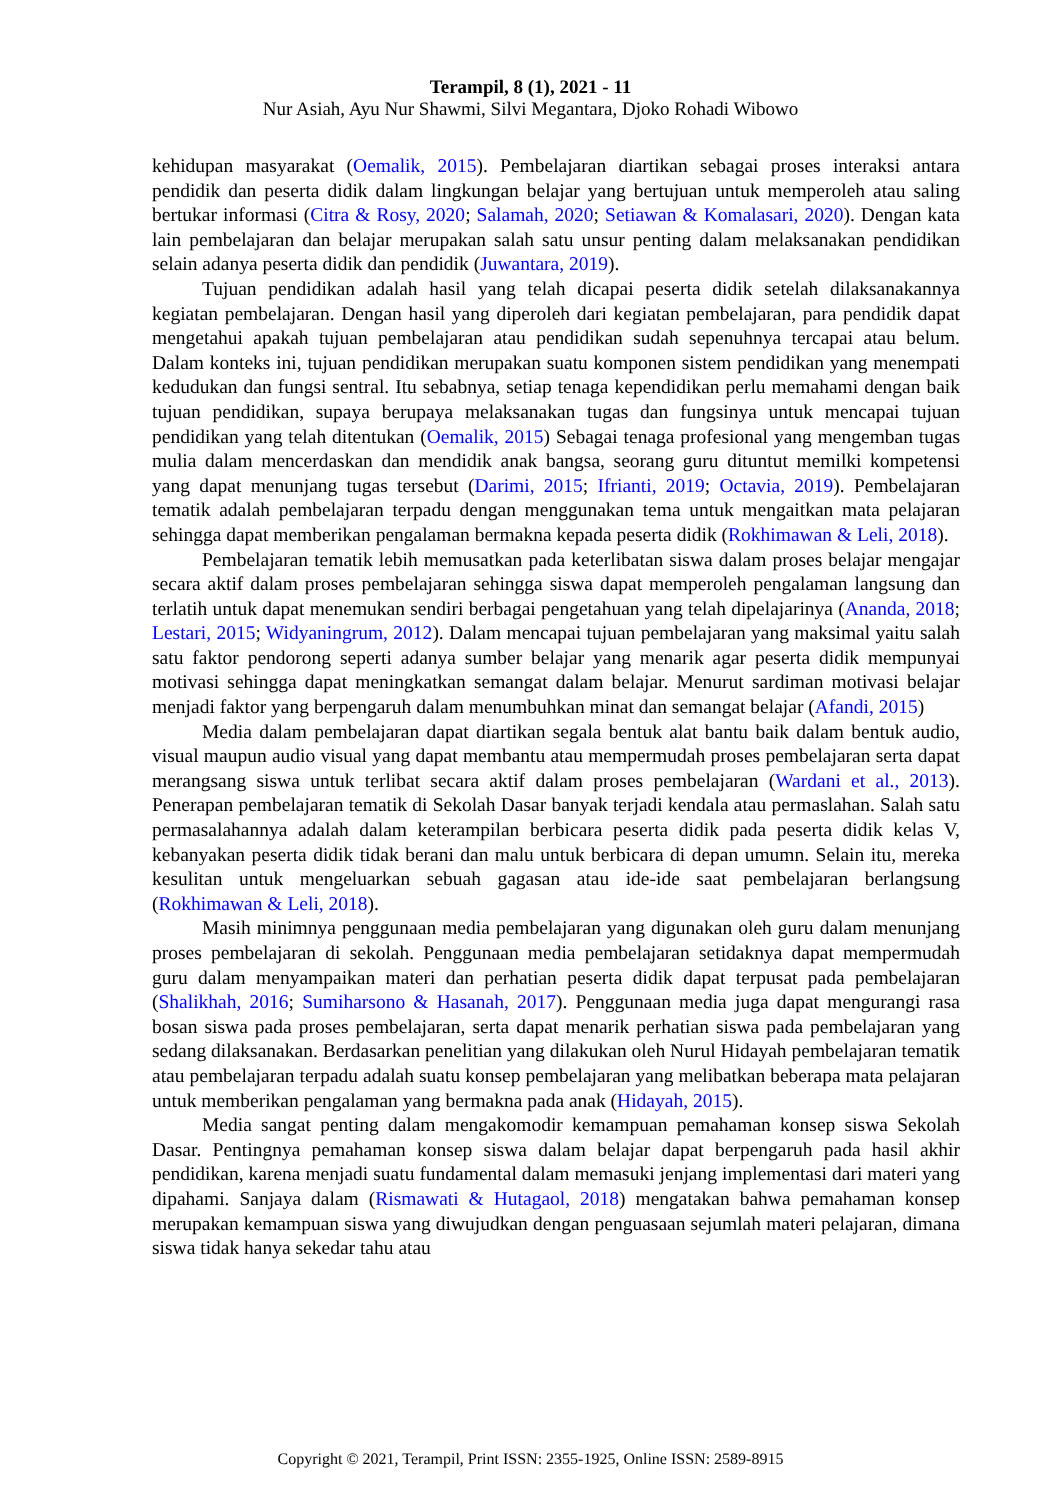Terampil, 8 (1), 2021 - 11
Nur Asiah, Ayu Nur Shawmi, Silvi Megantara, Djoko Rohadi Wibowo
kehidupan masyarakat (Oemalik, 2015). Pembelajaran diartikan sebagai proses interaksi antara pendidik dan peserta didik dalam lingkungan belajar yang bertujuan untuk memperoleh atau saling bertukar informasi (Citra & Rosy, 2020; Salamah, 2020; Setiawan & Komalasari, 2020). Dengan kata lain pembelajaran dan belajar merupakan salah satu unsur penting dalam melaksanakan pendidikan selain adanya peserta didik dan pendidik (Juwantara, 2019).
Tujuan pendidikan adalah hasil yang telah dicapai peserta didik setelah dilaksanakannya kegiatan pembelajaran. Dengan hasil yang diperoleh dari kegiatan pembelajaran, para pendidik dapat mengetahui apakah tujuan pembelajaran atau pendidikan sudah sepenuhnya tercapai atau belum. Dalam konteks ini, tujuan pendidikan merupakan suatu komponen sistem pendidikan yang menempati kedudukan dan fungsi sentral. Itu sebabnya, setiap tenaga kependidikan perlu memahami dengan baik tujuan pendidikan, supaya berupaya melaksanakan tugas dan fungsinya untuk mencapai tujuan pendidikan yang telah ditentukan (Oemalik, 2015) Sebagai tenaga profesional yang mengemban tugas mulia dalam mencerdaskan dan mendidik anak bangsa, seorang guru dituntut memilki kompetensi yang dapat menunjang tugas tersebut (Darimi, 2015; Ifrianti, 2019; Octavia, 2019). Pembelajaran tematik adalah pembelajaran terpadu dengan menggunakan tema untuk mengaitkan mata pelajaran sehingga dapat memberikan pengalaman bermakna kepada peserta didik (Rokhimawan & Leli, 2018).
Pembelajaran tematik lebih memusatkan pada keterlibatan siswa dalam proses belajar mengajar secara aktif dalam proses pembelajaran sehingga siswa dapat memperoleh pengalaman langsung dan terlatih untuk dapat menemukan sendiri berbagai pengetahuan yang telah dipelajarinya (Ananda, 2018; Lestari, 2015; Widyaningrum, 2012). Dalam mencapai tujuan pembelajaran yang maksimal yaitu salah satu faktor pendorong seperti adanya sumber belajar yang menarik agar peserta didik mempunyai motivasi sehingga dapat meningkatkan semangat dalam belajar. Menurut sardiman motivasi belajar menjadi faktor yang berpengaruh dalam menumbuhkan minat dan semangat belajar (Afandi, 2015)
Media dalam pembelajaran dapat diartikan segala bentuk alat bantu baik dalam bentuk audio, visual maupun audio visual yang dapat membantu atau mempermudah proses pembelajaran serta dapat merangsang siswa untuk terlibat secara aktif dalam proses pembelajaran (Wardani et al., 2013). Penerapan pembelajaran tematik di Sekolah Dasar banyak terjadi kendala atau permaslahan. Salah satu permasalahannya adalah dalam keterampilan berbicara peserta didik pada peserta didik kelas V, kebanyakan peserta didik tidak berani dan malu untuk berbicara di depan umumn. Selain itu, mereka kesulitan untuk mengeluarkan sebuah gagasan atau ide-ide saat pembelajaran berlangsung (Rokhimawan & Leli, 2018).
Masih minimnya penggunaan media pembelajaran yang digunakan oleh guru dalam menunjang proses pembelajaran di sekolah. Penggunaan media pembelajaran setidaknya dapat mempermudah guru dalam menyampaikan materi dan perhatian peserta didik dapat terpusat pada pembelajaran (Shalikhah, 2016; Sumiharsono & Hasanah, 2017). Penggunaan media juga dapat mengurangi rasa bosan siswa pada proses pembelajaran, serta dapat menarik perhatian siswa pada pembelajaran yang sedang dilaksanakan. Berdasarkan penelitian yang dilakukan oleh Nurul Hidayah pembelajaran tematik atau pembelajaran terpadu adalah suatu konsep pembelajaran yang melibatkan beberapa mata pelajaran untuk memberikan pengalaman yang bermakna pada anak (Hidayah, 2015).
Media sangat penting dalam mengakomodir kemampuan pemahaman konsep siswa Sekolah Dasar. Pentingnya pemahaman konsep siswa dalam belajar dapat berpengaruh pada hasil akhir pendidikan, karena menjadi suatu fundamental dalam memasuki jenjang implementasi dari materi yang dipahami. Sanjaya dalam (Rismawati & Hutagaol, 2018) mengatakan bahwa pemahaman konsep merupakan kemampuan siswa yang diwujudkan dengan penguasaan sejumlah materi pelajaran, dimana siswa tidak hanya sekedar tahu atau
Copyright © 2021, Terampil, Print ISSN: 2355-1925, Online ISSN: 2589-8915